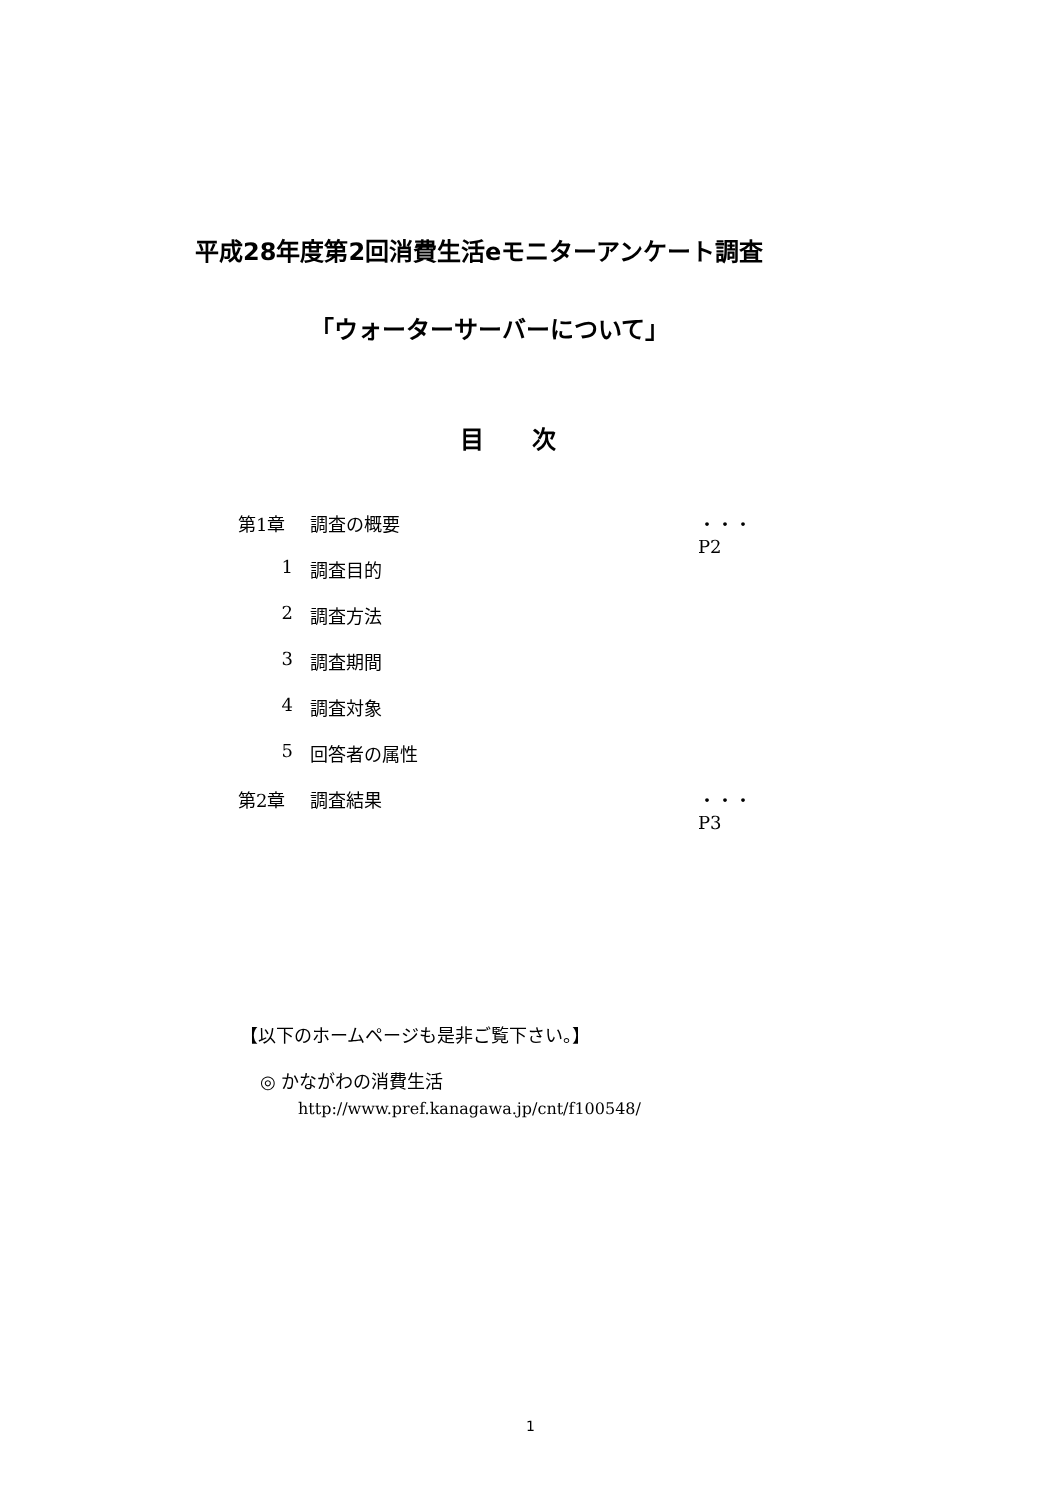平成28年度第2回消費生活eモニターアンケート調査
「ウォーターサーバーについて」
目　　次
第1章 調査の概要 ・・・P2
1 調査目的
2 調査方法
3 調査期間
4 調査対象
5 回答者の属性
第2章 調査結果 ・・・P3
【以下のホームページも是非ご覧下さい。】
◎ かながわの消費生活
http://www.pref.kanagawa.jp/cnt/f100548/
1